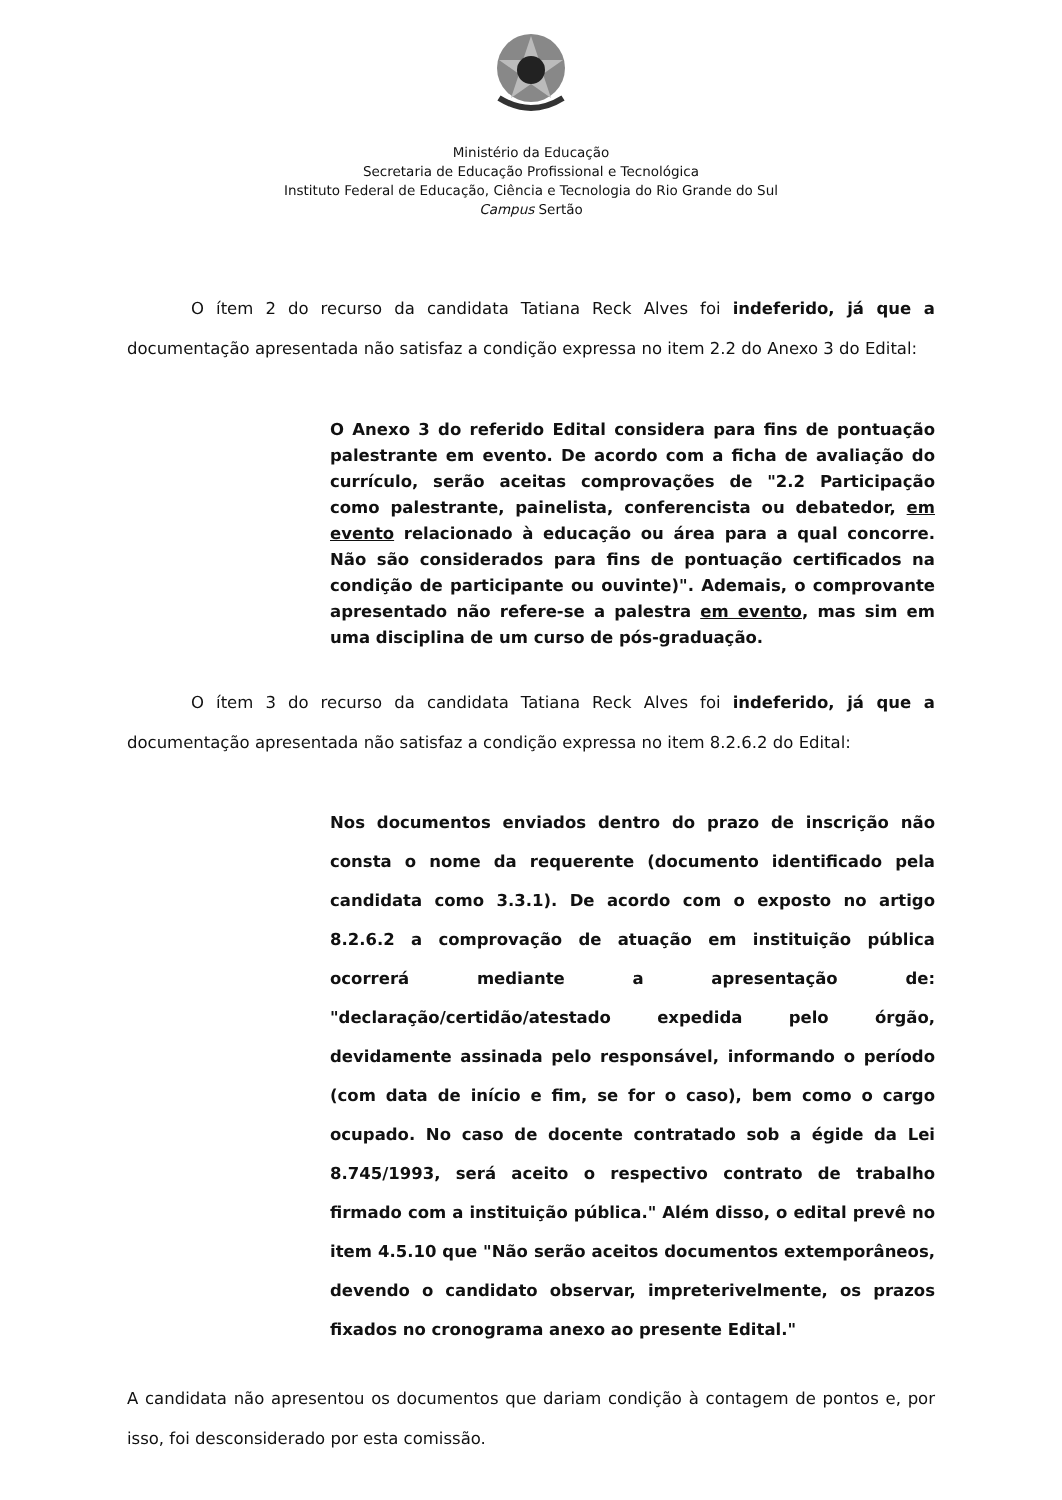Ministério da Educação
Secretaria de Educação Profissional e Tecnológica
Instituto Federal de Educação, Ciência e Tecnologia do Rio Grande do Sul
Campus Sertão
O ítem 2 do recurso da candidata Tatiana Reck Alves foi indeferido, já que a documentação apresentada não satisfaz a condição expressa no item 2.2 do Anexo 3 do Edital:
O Anexo 3 do referido Edital considera para fins de pontuação palestrante em evento. De acordo com a ficha de avaliação do currículo, serão aceitas comprovações de "2.2 Participação como palestrante, painelista, conferencista ou debatedor, em evento relacionado à educação ou área para a qual concorre. Não são considerados para fins de pontuação certificados na condição de participante ou ouvinte)". Ademais, o comprovante apresentado não refere-se a palestra em evento, mas sim em uma disciplina de um curso de pós-graduação.
O ítem 3 do recurso da candidata Tatiana Reck Alves foi indeferido, já que a documentação apresentada não satisfaz a condição expressa no item 8.2.6.2 do Edital:
Nos documentos enviados dentro do prazo de inscrição não consta o nome da requerente (documento identificado pela candidata como 3.3.1). De acordo com o exposto no artigo 8.2.6.2 a comprovação de atuação em instituição pública ocorrerá mediante a apresentação de: "declaração/certidão/atestado expedida pelo órgão, devidamente assinada pelo responsável, informando o período (com data de início e fim, se for o caso), bem como o cargo ocupado. No caso de docente contratado sob a égide da Lei 8.745/1993, será aceito o respectivo contrato de trabalho firmado com a instituição pública." Além disso, o edital prevê no item 4.5.10 que "Não serão aceitos documentos extemporâneos, devendo o candidato observar, impreterivelmente, os prazos fixados no cronograma anexo ao presente Edital."
A candidata não apresentou os documentos que dariam condição à contagem de pontos e, por isso, foi desconsiderado por esta comissão.